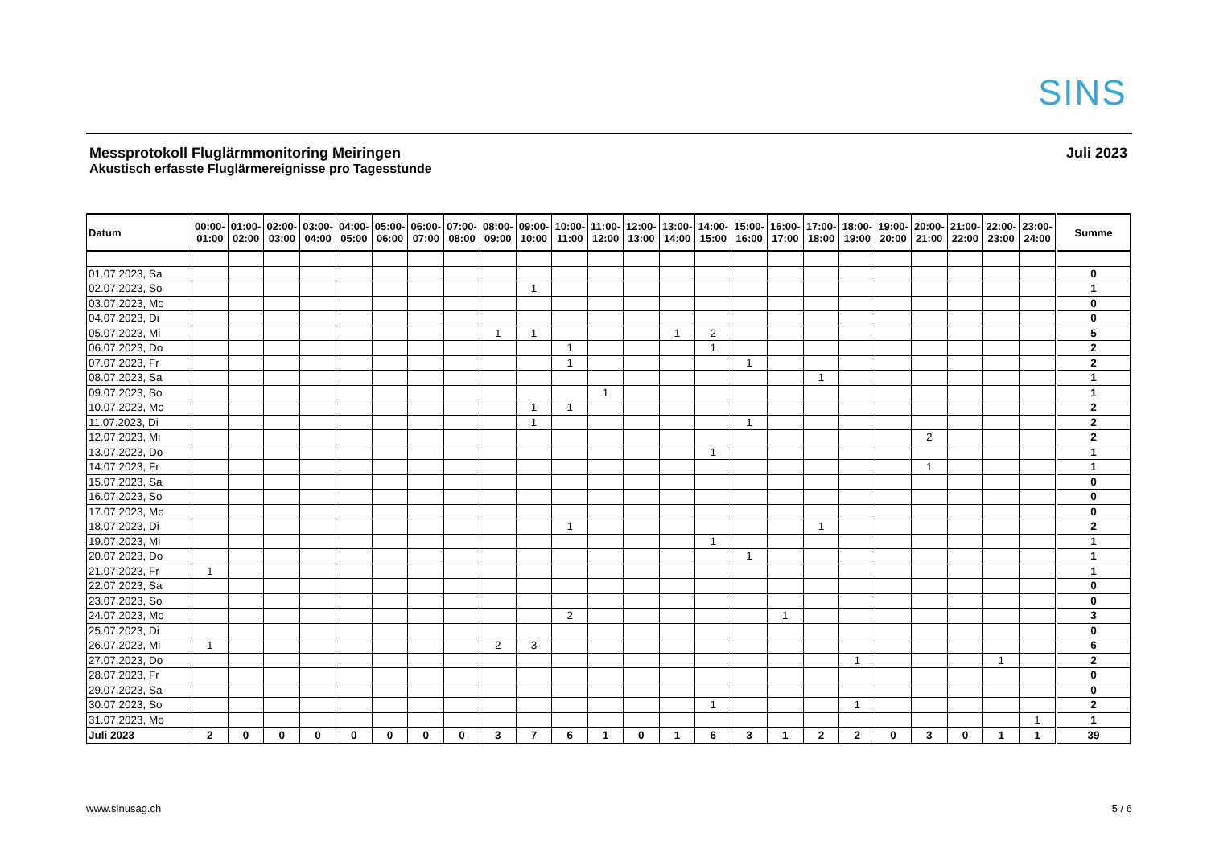SINS
Messprotokoll Fluglärmmonitoring Meiringen
Akustisch erfasste Fluglärmereignisse pro Tagesstunde
Juli 2023
| Datum | 00:00- 01:00 | 01:00- 02:00 | 02:00- 03:00 | 03:00- 04:00 | 04:00- 05:00 | 05:00- 06:00 | 06:00- 07:00 | 07:00- 08:00 | 08:00- 09:00 | 09:00- 10:00 | 10:00- 11:00 | 11:00- 12:00 | 12:00- 13:00 | 13:00- 14:00 | 14:00- 15:00 | 15:00- 16:00 | 16:00- 17:00 | 17:00- 18:00 | 18:00- 19:00 | 19:00- 20:00 | 20:00- 21:00 | 21:00- 22:00 | 22:00- 23:00 | 23:00- 24:00 | Summe |
| --- | --- | --- | --- | --- | --- | --- | --- | --- | --- | --- | --- | --- | --- | --- | --- | --- | --- | --- | --- | --- | --- | --- | --- | --- | --- |
| 01.07.2023, Sa | | | | | | | | | | | | | | | | | | | | | | | | | 0 |
| 02.07.2023, So | | | | | | | | | | 1 | | | | | | | | | | | | | | | 1 |
| 03.07.2023, Mo | | | | | | | | | | | | | | | | | | | | | | | | | 0 |
| 04.07.2023, Di | | | | | | | | | | | | | | | | | | | | | | | | | 0 |
| 05.07.2023, Mi | | | | | | | | | 1 | 1 | | | | 1 | 2 | | | | | | | | | | 5 |
| 06.07.2023, Do | | | | | | | | | | | 1 | | | | 1 | | | | | | | | | | 2 |
| 07.07.2023, Fr | | | | | | | | | | | 1 | | | | | 1 | | | | | | | | | 2 |
| 08.07.2023, Sa | | | | | | | | | | | | | | | | | | 1 | | | | | | | 1 |
| 09.07.2023, So | | | | | | | | | | | | 1 | | | | | | | | | | | | | 1 |
| 10.07.2023, Mo | | | | | | | | | | 1 | 1 | | | | | | | | | | | | | | 2 |
| 11.07.2023, Di | | | | | | | | | | 1 | | | | | | 1 | | | | | | | | | 2 |
| 12.07.2023, Mi | | | | | | | | | | | | | | | | | | | | | 2 | | | | 2 |
| 13.07.2023, Do | | | | | | | | | | | | | | | 1 | | | | | | | | | | 1 |
| 14.07.2023, Fr | | | | | | | | | | | | | | | | | | | | | 1 | | | | 1 |
| 15.07.2023, Sa | | | | | | | | | | | | | | | | | | | | | | | | | 0 |
| 16.07.2023, So | | | | | | | | | | | | | | | | | | | | | | | | | 0 |
| 17.07.2023, Mo | | | | | | | | | | | | | | | | | | | | | | | | | 0 |
| 18.07.2023, Di | | | | | | | | | | | 1 | | | | | | | 1 | | | | | | | 2 |
| 19.07.2023, Mi | | | | | | | | | | | | | | | 1 | | | | | | | | | | 1 |
| 20.07.2023, Do | | | | | | | | | | | | | | | | 1 | | | | | | | | | 1 |
| 21.07.2023, Fr | 1 | | | | | | | | | | | | | | | | | | | | | | | | 1 |
| 22.07.2023, Sa | | | | | | | | | | | | | | | | | | | | | | | | | 0 |
| 23.07.2023, So | | | | | | | | | | | | | | | | | | | | | | | | | 0 |
| 24.07.2023, Mo | | | | | | | | | | | 2 | | | | | | 1 | | | | | | | | 3 |
| 25.07.2023, Di | | | | | | | | | | | | | | | | | | | | | | | | | 0 |
| 26.07.2023, Mi | 1 | | | | | | | | 2 | 3 | | | | | | | | | | | | | | | 6 |
| 27.07.2023, Do | | | | | | | | | | | | | | | | | | | 1 | | | | 1 | | 2 |
| 28.07.2023, Fr | | | | | | | | | | | | | | | | | | | | | | | | | 0 |
| 29.07.2023, Sa | | | | | | | | | | | | | | | | | | | | | | | | | 0 |
| 30.07.2023, So | | | | | | | | | | | | | | | 1 | | | | 1 | | | | | | 2 |
| 31.07.2023, Mo | | | | | | | | | | | | | | | | | | | | | | | | 1 | 1 |
| Juli 2023 | 2 | 0 | 0 | 0 | 0 | 0 | 0 | 0 | 3 | 7 | 6 | 1 | 0 | 1 | 6 | 3 | 1 | 2 | 2 | 0 | 3 | 0 | 1 | 1 | 39 |
www.sinusag.ch 5 / 6